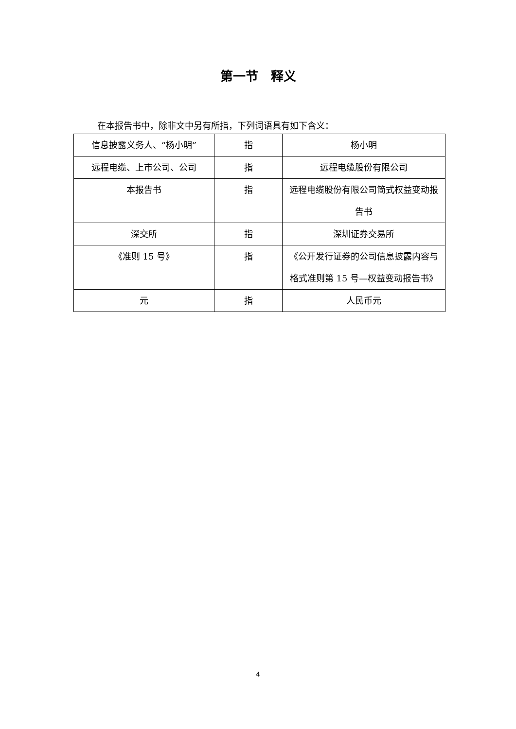第一节　释义
在本报告书中，除非文中另有所指，下列词语具有如下含义：
| 信息披露义务人、“杨小明” | 指 | 杨小明 |
| 远程电缆、上市公司、公司 | 指 | 远程电缆股份有限公司 |
| 本报告书 | 指 | 远程电缆股份有限公司简式权益变动报告书 |
| 深交所 | 指 | 深圳证券交易所 |
| 《准则 15 号》 | 指 | 《公开发行证券的公司信息披露内容与格式准则第 15 号—权益变动报告书》 |
| 元 | 指 | 人民币元 |
4